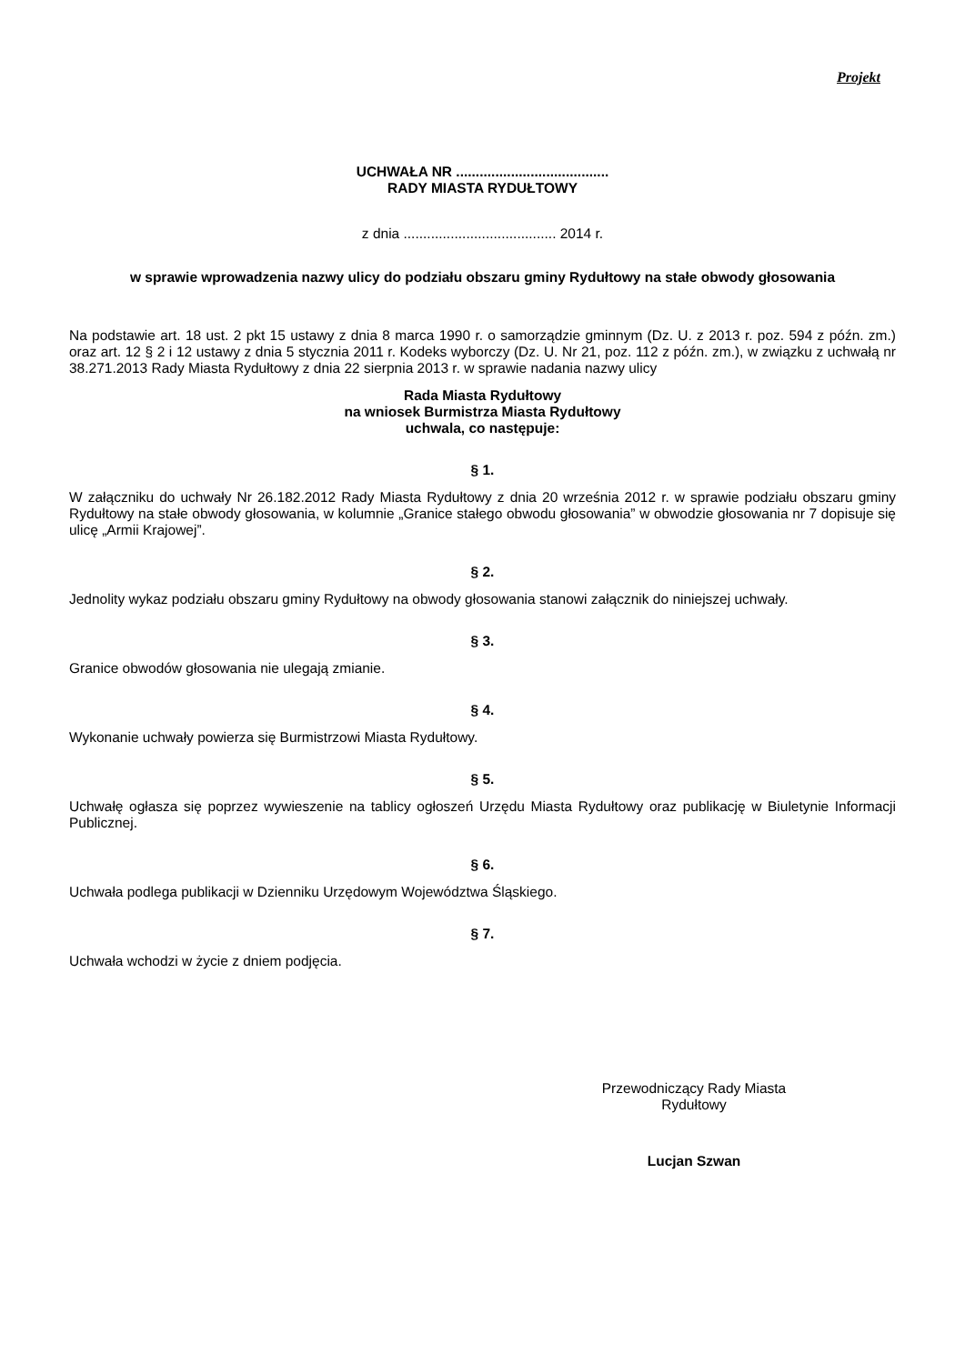Projekt
UCHWAŁA NR .......................................
RADY MIASTA RYDUŁTOWY
z dnia ....................................... 2014 r.
w sprawie wprowadzenia nazwy ulicy do podziału obszaru gminy Rydułtowy na stałe obwody głosowania
Na podstawie art. 18 ust. 2 pkt 15 ustawy z dnia 8 marca 1990 r. o samorządzie gminnym (Dz. U. z 2013 r. poz. 594 z późn. zm.) oraz art. 12 § 2 i 12 ustawy z dnia 5 stycznia 2011 r. Kodeks wyborczy (Dz. U. Nr 21, poz. 112 z późn. zm.), w związku z uchwałą nr 38.271.2013 Rady Miasta Rydułtowy z dnia 22 sierpnia 2013 r. w sprawie nadania nazwy ulicy
Rada Miasta Rydułtowy
na wniosek Burmistrza Miasta Rydułtowy
uchwala, co następuje:
§ 1.
W załączniku do uchwały Nr 26.182.2012 Rady Miasta Rydułtowy z dnia 20 września 2012 r. w sprawie podziału obszaru gminy Rydułtowy na stałe obwody głosowania, w kolumnie „Granice stałego obwodu głosowania” w obwodzie głosowania nr 7 dopisuje się ulicę „Armii Krajowej”.
§ 2.
Jednolity wykaz podziału obszaru gminy Rydułtowy na obwody głosowania stanowi załącznik do niniejszej uchwały.
§ 3.
Granice obwodów głosowania nie ulegają zmianie.
§ 4.
Wykonanie uchwały powierza się Burmistrzowi Miasta Rydułtowy.
§ 5.
Uchwałę ogłasza się poprzez wywieszenie na tablicy ogłoszeń Urzędu Miasta Rydułtowy oraz publikację w Biuletynie Informacji Publicznej.
§ 6.
Uchwała podlega publikacji w Dzienniku Urzędowym Województwa Śląskiego.
§ 7.
Uchwała wchodzi w życie z dniem podjęcia.
Przewodniczący Rady Miasta
Rydułtowy
Lucjan Szwan